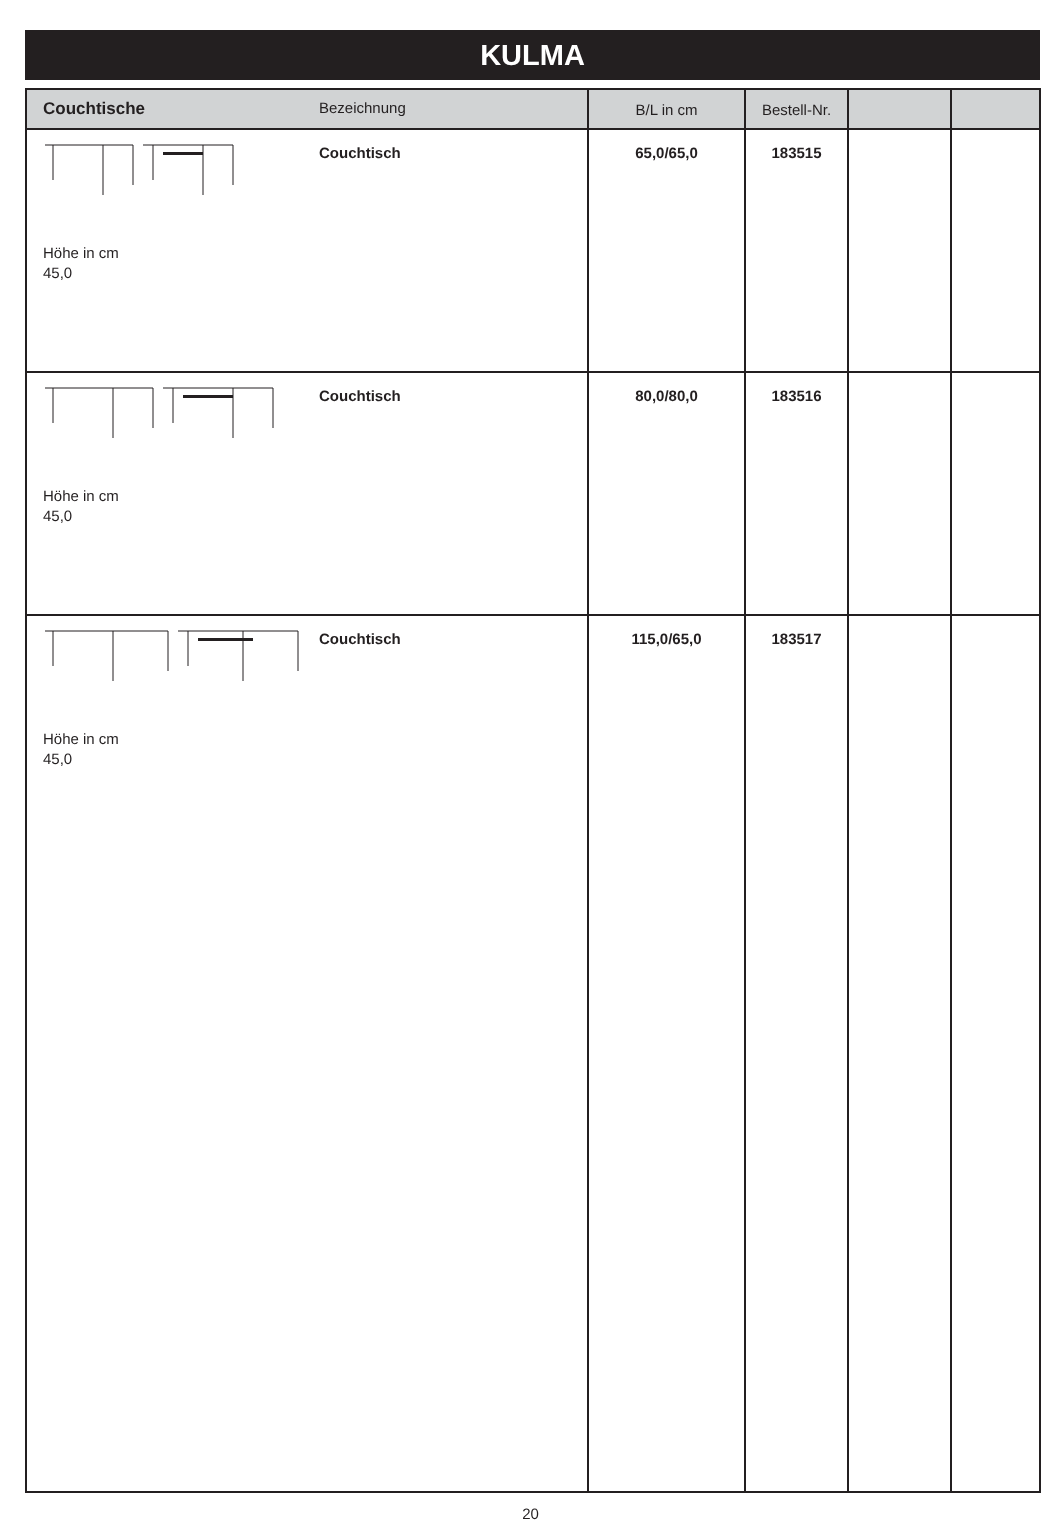KULMA
| Couchtische Bezeichnung | B/L in cm | Bestell-Nr. | | |
| --- | --- | --- | --- | --- |
| Höhe in cm 45,0 Couchtisch | 65,0/65,0 | 183515 | | |
| Höhe in cm 45,0 Couchtisch | 80,0/80,0 | 183516 | | |
| Höhe in cm 45,0 Couchtisch | 115,0/65,0 | 183517 | | |
20